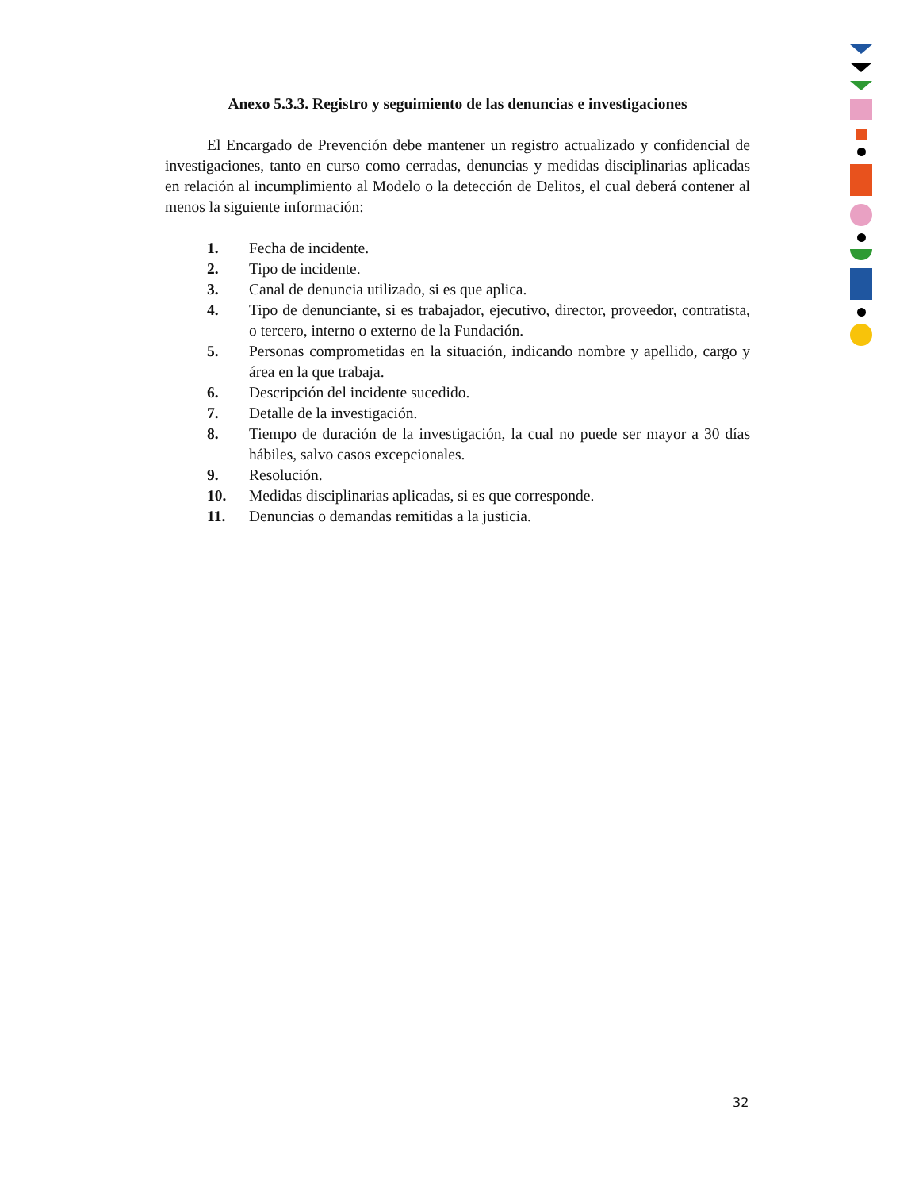Anexo 5.3.3. Registro y seguimiento de las denuncias e investigaciones
El Encargado de Prevención debe mantener un registro actualizado y confidencial de investigaciones, tanto en curso como cerradas, denuncias y medidas disciplinarias aplicadas en relación al incumplimiento al Modelo o la detección de Delitos, el cual deberá contener al menos la siguiente información:
1. Fecha de incidente.
2. Tipo de incidente.
3. Canal de denuncia utilizado, si es que aplica.
4. Tipo de denunciante, si es trabajador, ejecutivo, director, proveedor, contratista, o tercero, interno o externo de la Fundación.
5. Personas comprometidas en la situación, indicando nombre y apellido, cargo y área en la que trabaja.
6. Descripción del incidente sucedido.
7. Detalle de la investigación.
8. Tiempo de duración de la investigación, la cual no puede ser mayor a 30 días hábiles, salvo casos excepcionales.
9. Resolución.
10. Medidas disciplinarias aplicadas, si es que corresponde.
11. Denuncias o demandas remitidas a la justicia.
32